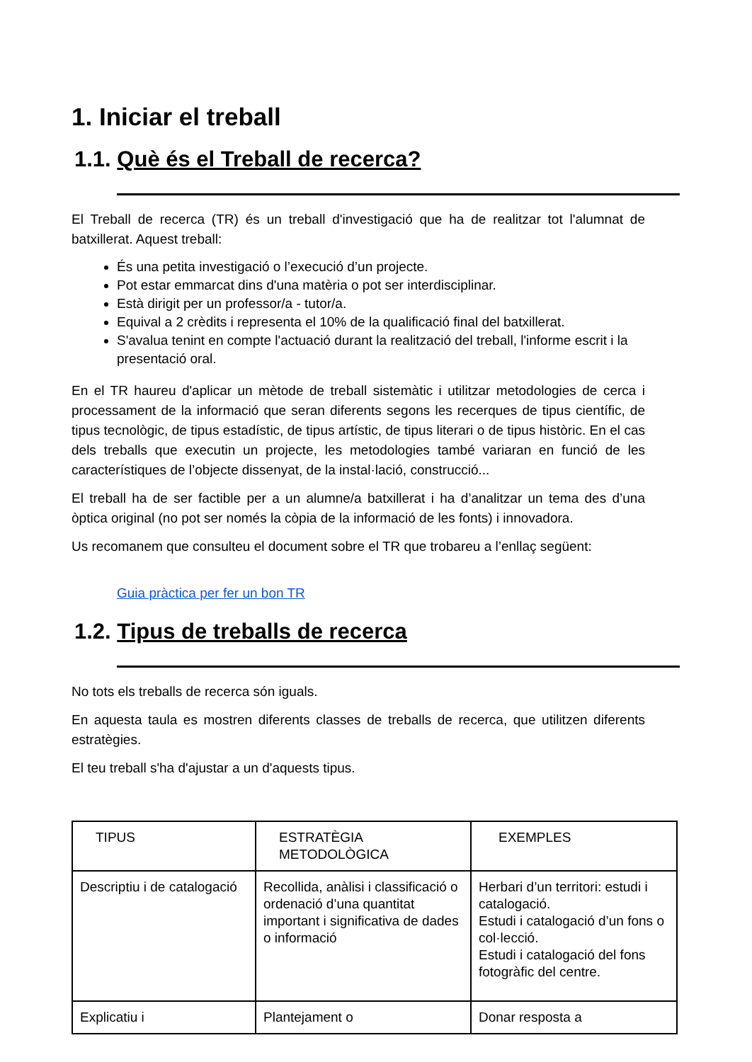1. Iniciar el treball
1.1. Què és el Treball de recerca?
El Treball de recerca (TR) és un treball d'investigació que ha de realitzar tot l'alumnat de batxillerat. Aquest treball:
És una petita investigació o l’execució d’un projecte.
Pot estar emmarcat dins d'una matèria o pot ser interdisciplinar.
Està dirigit per un professor/a - tutor/a.
Equival a 2 crèdits i representa el 10% de la qualificació final del batxillerat.
S'avalua tenint en compte l'actuació durant la realització del treball, l'informe escrit i la presentació oral.
En el TR haureu d'aplicar un mètode de treball sistemàtic i utilitzar metodologies de cerca i processament de la informació que seran diferents segons les recerques de tipus científic, de tipus tecnològic, de tipus estadístic, de tipus artístic, de tipus literari o de tipus històric. En el cas dels treballs que executin un projecte, les metodologies també variaran en funció de les característiques de l’objecte dissenyat, de la instal·lació, construcció...
El treball ha de ser factible per a un alumne/a batxillerat i ha d’analitzar un tema des d’una òptica original (no pot ser només la còpia de la informació de les fonts) i innovadora.
Us recomanem que consulteu el document sobre el TR que trobareu a l’enllaç següent:
Guia pràctica per fer un bon TR
1.2. Tipus de treballs de recerca
No tots els treballs de recerca són iguals.
En aquesta taula es mostren diferents classes de treballs de recerca, que utilitzen diferents estratègies.
El teu treball s'ha d'ajustar a un d'aquests tipus.
| TIPUS | ESTRATÈGIA METODOLÒGICA | EXEMPLES |
| --- | --- | --- |
| Descriptiu i de catalogació | Recollida, anàlisi i classificació o ordenació d’una quantitat important i significativa de dades o informació | Herbari d’un territori: estudi i catalogació. Estudi i catalogació d’un fons o col·lecció. Estudi i catalogació del fons fotogràfic del centre. |
| Explicatiu i | Plantejament o | Donar resposta a |